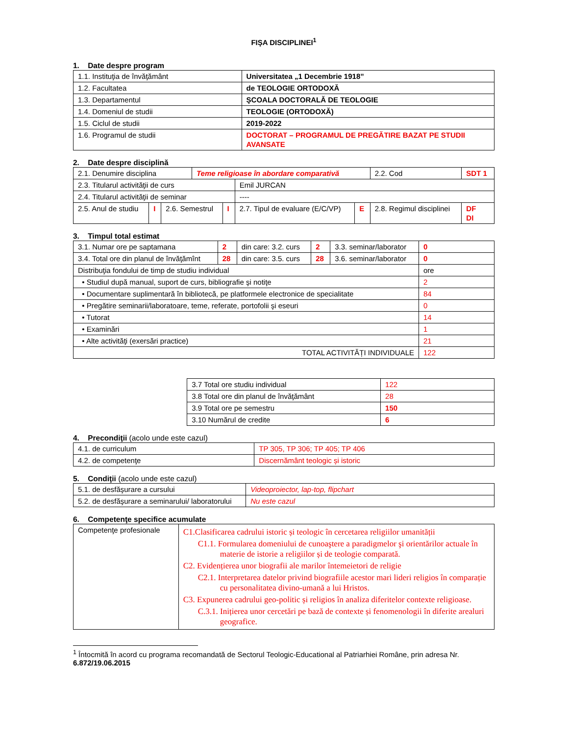FIŞA DISCIPLINEI<sup>1</sup>
1. Date despre program
| 1.1. Instituţia de învăţământ | Universitatea „1 Decembrie 1918” |
| 1.2. Facultatea | de TEOLOGIE ORTODOXĂ |
| 1.3. Departamentul | ŞCOALA DOCTORALĂ DE TEOLOGIE |
| 1.4. Domeniul de studii | TEOLOGIE (ORTODOXĂ) |
| 1.5. Ciclul de studii | 2019-2022 |
| 1.6. Programul de studii | DOCTORAT – PROGRAMUL DE PREGĂTIRE BAZAT PE STUDII AVANSATE |
2. Date despre disciplină
| 2.1. Denumire disciplina | | | Teme religioase în abordare comparativă | | | | 2.2. Cod | SDT 1 | |
| 2.3. Titularul activităţii de curs | | | | | Emil JURCAN | | | | |
| 2.4. Titularul activităţii de seminar | | | | | ---- | | | | |
| 2.5. Anul de studiu | I | 2.6. Semestrul | | I | 2.7. Tipul de evaluare (E/C/VP) | E | 2.8. Regimul disciplinei | | DF DI |
3. Timpul total estimat
| 3.1. Numar ore pe saptamana | 2 | din care: 3.2. curs | 2 | 3.3. seminar/laborator | 0 |
| 3.4. Total ore din planul de învăţămînt | 28 | din care: 3.5. curs | 28 | 3.6. seminar/laborator | 0 |
| Distribuţia fondului de timp de studiu individual | | | | | ore |
| • Studiul după manual, suport de curs, bibliografie şi notiţe | | | | | 2 |
| • Documentare suplimentară în bibliotecă, pe platformele electronice de specialitate | | | | | 84 |
| • Pregătire seminarii/laboratoare, teme, referate, portofolii şi eseuri | | | | | 0 |
| • Tutorat | | | | | 14 |
| • Examinări | | | | | 1 |
| • Alte activităţi (exersări practice) | | | | | 21 |
| TOTAL ACTIVITĂȚI INDIVIDUALE | | | | | 122 |
| 3.7 Total ore studiu individual | 122 |
| 3.8 Total ore din planul de învăţământ | 28 |
| 3.9 Total ore pe semestru | 150 |
| 3.10 Numărul de credite | 6 |
4. Precondiţii (acolo unde este cazul)
| 4.1. de curriculum | TP 305, TP 306; TP 405; TP 406 |
| 4.2. de competenţe | Discernământ teologic și istoric |
5. Condiţii (acolo unde este cazul)
| 5.1. de desfăşurare a cursului | Videoproiector, lap-top, flipchart |
| 5.2. de desfăşurare a seminarului/ laboratorului | Nu este cazul |
6. Competenţe specifice acumulate
| Competenţe profesionale | C1.Clasificarea cadrului istoric și teologic în cercetarea religiilor umanității C1.1. Formularea domeniului de cunoaştere a paradigmelor şi orientărilor actuale în materie de istorie a religiilor și de teologie comparată. C2. Evidențierea unor biografii ale marilor întemeietori de religie C2.1. Interpretarea datelor privind biografiile acestor mari lideri religios în comparație cu personalitatea divino-umană a lui Hristos. C3. Expunerea cadrului geo-politic și religios în analiza diferitelor contexte religioase. C.3.1. Inițierea unor cercetări pe bază de contexte și fenomenologii în diferite arealuri geografice. |
<sup>1</sup> Întocmită în acord cu programa recomandată de Sectorul Teologic-Educational al Patriarhiei Române, prin adresa Nr. 6.872/19.06.2015